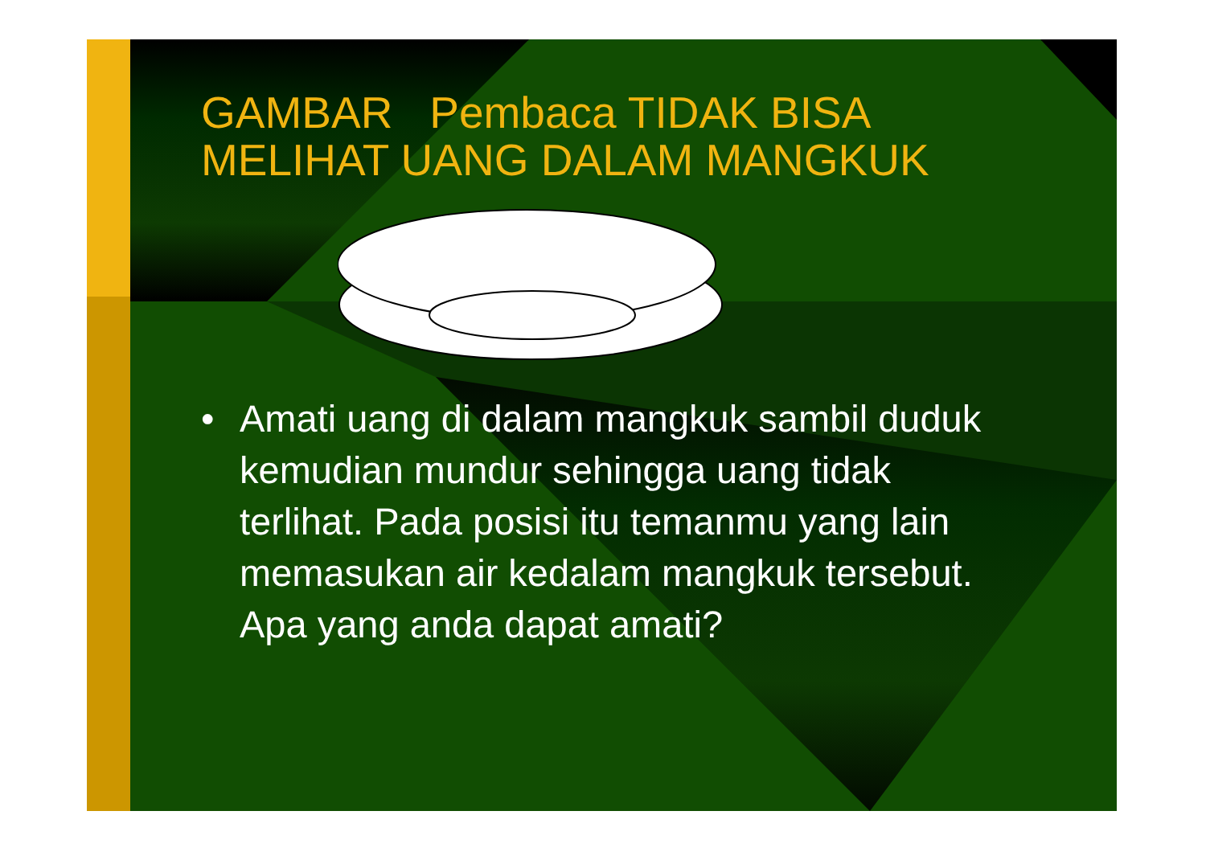GAMBAR Pembaca TIDAK BISA MELIHAT UANG DALAM MANGKUK
• Amati uang di dalam mangkuk sambil duduk kemudian mundur sehingga uang tidak terlihat. Pada posisi itu temanmu yang lain memasukan air kedalam mangkuk tersebut. Apa yang anda dapat amati?